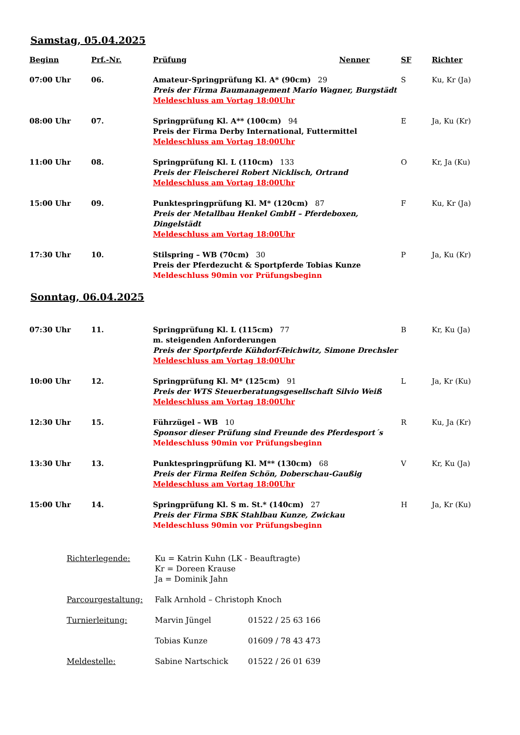Samstag, 05.04.2025
| Beginn | Prf.-Nr. | Prüfung | Nenner | SF | Richter |
| --- | --- | --- | --- | --- | --- |
| 07:00 Uhr | 06. | Amateur-Springprüfung Kl. A* (90cm) 29 Preis der Firma Baumanagement Mario Wagner, Burgstädt Meldeschluss am Vortag 18:00Uhr | | S | Ku, Kr (Ja) |
| 08:00 Uhr | 07. | Springprüfung Kl. A** (100cm) 94 Preis der Firma Derby International, Futtermittel Meldeschluss am Vortag 18:00Uhr | | E | Ja, Ku (Kr) |
| 11:00 Uhr | 08. | Springprüfung Kl. L (110cm) 133 Preis der Fleischerei Robert Nicklisch, Ortrand Meldeschluss am Vortag 18:00Uhr | | O | Kr, Ja (Ku) |
| 15:00 Uhr | 09. | Punktespringprüfung Kl. M* (120cm) 87 Preis der Metallbau Henkel GmbH – Pferdeboxen, Dingelstädt Meldeschluss am Vortag 18:00Uhr | | F | Ku, Kr (Ja) |
| 17:30 Uhr | 10. | Stilspring – WB (70cm) 30 Preis der Pferdezucht & Sportpferde Tobias Kunze Meldeschluss 90min vor Prüfungsbeginn | | P | Ja, Ku (Kr) |
Sonntag, 06.04.2025
| 07:30 Uhr | 11. | Springprüfung Kl. L (115cm) 77 m. steigenden Anforderungen Preis der Sportpferde Kühdorf-Teichwitz, Simone Drechsler Meldeschluss am Vortag 18:00Uhr | B | Kr, Ku (Ja) |
| 10:00 Uhr | 12. | Springprüfung Kl. M* (125cm) 91 Preis der WTS Steuerberatungsgesellschaft Silvio Weiß Meldeschluss am Vortag 18:00Uhr | L | Ja, Kr (Ku) |
| 12:30 Uhr | 15. | Führzügel – WB 10 Sponsor dieser Prüfung sind Freunde des Pferdesport´s Meldeschluss 90min vor Prüfungsbeginn | R | Ku, Ja (Kr) |
| 13:30 Uhr | 13. | Punktespringprüfung Kl. M** (130cm) 68 Preis der Firma Reifen Schön, Doberschau-Gaußig Meldeschluss am Vortag 18:00Uhr | V | Kr, Ku (Ja) |
| 15:00 Uhr | 14. | Springprüfung Kl. S m. St.* (140cm) 27 Preis der Firma SBK Stahlbau Kunze, Zwickau Meldeschluss 90min vor Prüfungsbeginn | H | Ja, Kr (Ku) |
| Richterlegende: | Ku = Katrin Kuhn (LK - Beauftragte) Kr = Doreen Krause Ja = Dominik Jahn | |
| Parcourgestaltung: | Falk Arnhold – Christoph Knoch | |
| Turnierleitung: | Marvin Jüngel | 01522 / 25 63 166 |
| | Tobias Kunze | 01609 / 78 43 473 |
| Meldestelle: | Sabine Nartschick | 01522 / 26 01 639 |